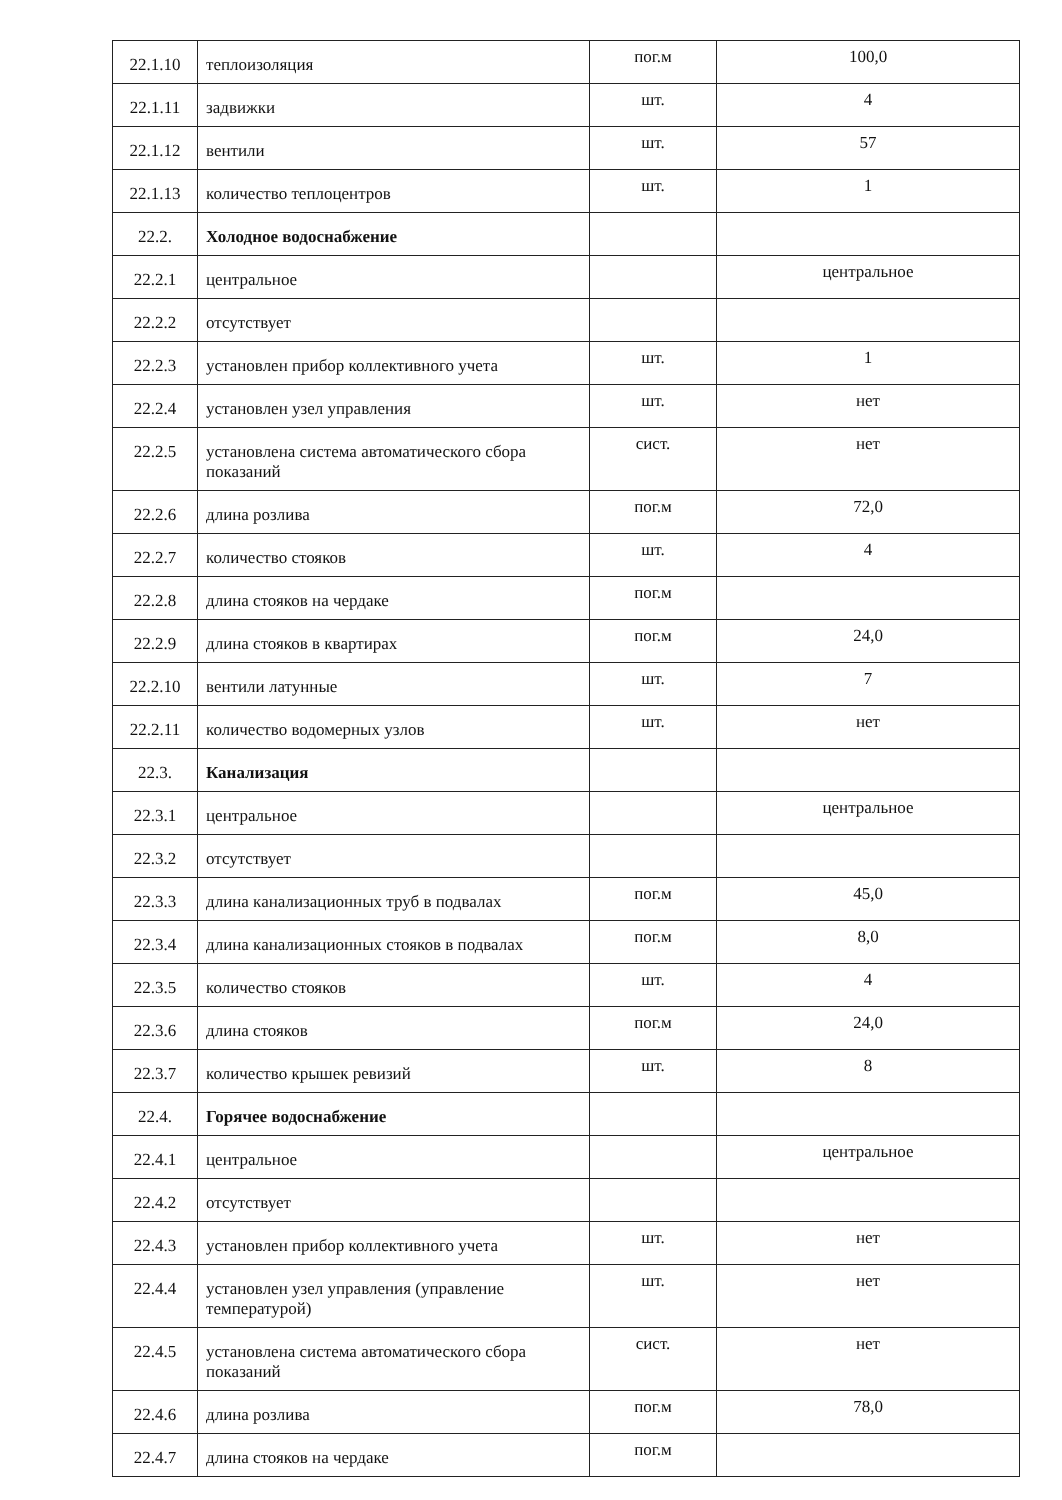| 22.1.10 | теплоизоляция | пог.м | 100,0 |
| 22.1.11 | задвижки | шт. | 4 |
| 22.1.12 | вентили | шт. | 57 |
| 22.1.13 | количество теплоцентров | шт. | 1 |
| 22.2. | Холодное водоснабжение | | |
| 22.2.1 | центральное | | центральное |
| 22.2.2 | отсутствует | | |
| 22.2.3 | установлен прибор коллективного учета | шт. | 1 |
| 22.2.4 | установлен узел управления | шт. | нет |
| 22.2.5 | установлена система автоматического сбора показаний | сист. | нет |
| 22.2.6 | длина розлива | пог.м | 72,0 |
| 22.2.7 | количество стояков | шт. | 4 |
| 22.2.8 | длина стояков на чердаке | пог.м | |
| 22.2.9 | длина стояков в квартирах | пог.м | 24,0 |
| 22.2.10 | вентили латунные | шт. | 7 |
| 22.2.11 | количество водомерных узлов | шт. | нет |
| 22.3. | Канализация | | |
| 22.3.1 | центральное | | центральное |
| 22.3.2 | отсутствует | | |
| 22.3.3 | длина канализационных труб в подвалах | пог.м | 45,0 |
| 22.3.4 | длина канализационных стояков в подвалах | пог.м | 8,0 |
| 22.3.5 | количество стояков | шт. | 4 |
| 22.3.6 | длина стояков | пог.м | 24,0 |
| 22.3.7 | количество крышек ревизий | шт. | 8 |
| 22.4. | Горячее водоснабжение | | |
| 22.4.1 | центральное | | центральное |
| 22.4.2 | отсутствует | | |
| 22.4.3 | установлен прибор коллективного учета | шт. | нет |
| 22.4.4 | установлен узел управления (управление температурой) | шт. | нет |
| 22.4.5 | установлена система автоматического сбора показаний | сист. | нет |
| 22.4.6 | длина розлива | пог.м | 78,0 |
| 22.4.7 | длина стояков на чердаке | пог.м | |